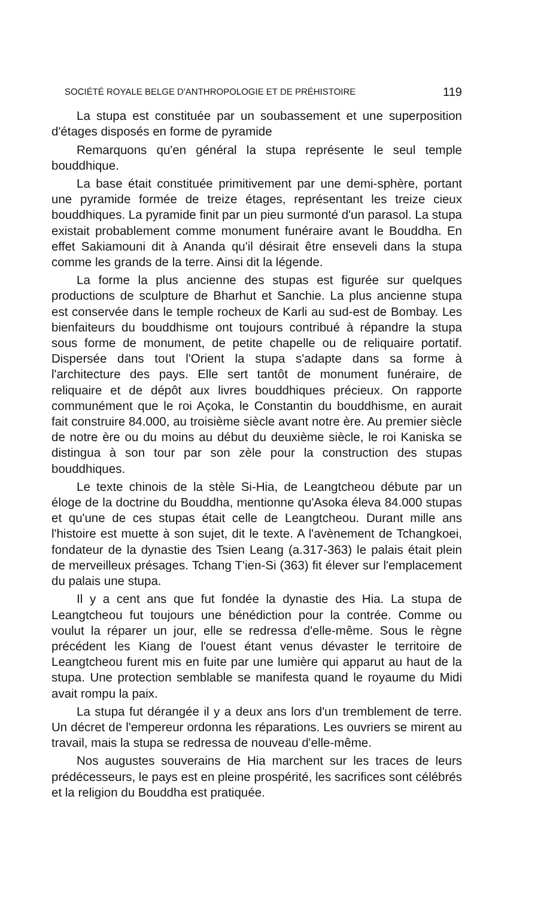SOCIÉTÉ ROYALE BELGE D'ANTHROPOLOGIE ET DE PRÉHISTOIRE 119
La stupa est constituée par un soubassement et une superposition d'étages disposés en forme de pyramide
Remarquons qu'en général la stupa représente le seul temple bouddhique.
La base était constituée primitivement par une demi-sphère, portant une pyramide formée de treize étages, représentant les treize cieux bouddhiques. La pyramide finit par un pieu surmonté d'un parasol. La stupa existait probablement comme monument funéraire avant le Bouddha. En effet Sakiamouni dit à Ananda qu'il désirait être enseveli dans la stupa comme les grands de la terre. Ainsi dit la légende.
La forme la plus ancienne des stupas est figurée sur quelques productions de sculpture de Bharhut et Sanchie. La plus ancienne stupa est conservée dans le temple rocheux de Karli au sud-est de Bombay. Les bienfaiteurs du bouddhisme ont toujours contribué à répandre la stupa sous forme de monument, de petite chapelle ou de reliquaire portatif. Dispersée dans tout l'Orient la stupa s'adapte dans sa forme à l'architecture des pays. Elle sert tantôt de monument funéraire, de reliquaire et de dépôt aux livres bouddhiques précieux. On rapporte communément que le roi Açoka, le Constantin du bouddhisme, en aurait fait construire 84.000, au troisième siècle avant notre ère. Au premier siècle de notre ère ou du moins au début du deuxième siècle, le roi Kaniska se distingua à son tour par son zèle pour la construction des stupas bouddhiques.
Le texte chinois de la stèle Si-Hia, de Leangtcheou débute par un éloge de la doctrine du Bouddha, mentionne qu'Asoka éleva 84.000 stupas et qu'une de ces stupas était celle de Leangtcheou. Durant mille ans l'histoire est muette à son sujet, dit le texte. A l'avènement de Tchangkoei, fondateur de la dynastie des Tsien Leang (a.317-363) le palais était plein de merveilleux présages. Tchang T'ien-Si (363) fit élever sur l'emplacement du palais une stupa.
Il y a cent ans que fut fondée la dynastie des Hia. La stupa de Leangtcheou fut toujours une bénédiction pour la contrée. Comme ou voulut la réparer un jour, elle se redressa d'elle-même. Sous le règne précédent les Kiang de l'ouest étant venus dévaster le territoire de Leangtcheou furent mis en fuite par une lumière qui apparut au haut de la stupa. Une protection semblable se manifesta quand le royaume du Midi avait rompu la paix.
La stupa fut dérangée il y a deux ans lors d'un tremblement de terre. Un décret de l'empereur ordonna les réparations. Les ouvriers se mirent au travail, mais la stupa se redressa de nouveau d'elle-même.
Nos augustes souverains de Hia marchent sur les traces de leurs prédécesseurs, le pays est en pleine prospérité, les sacrifices sont célébrés et la religion du Bouddha est pratiquée.